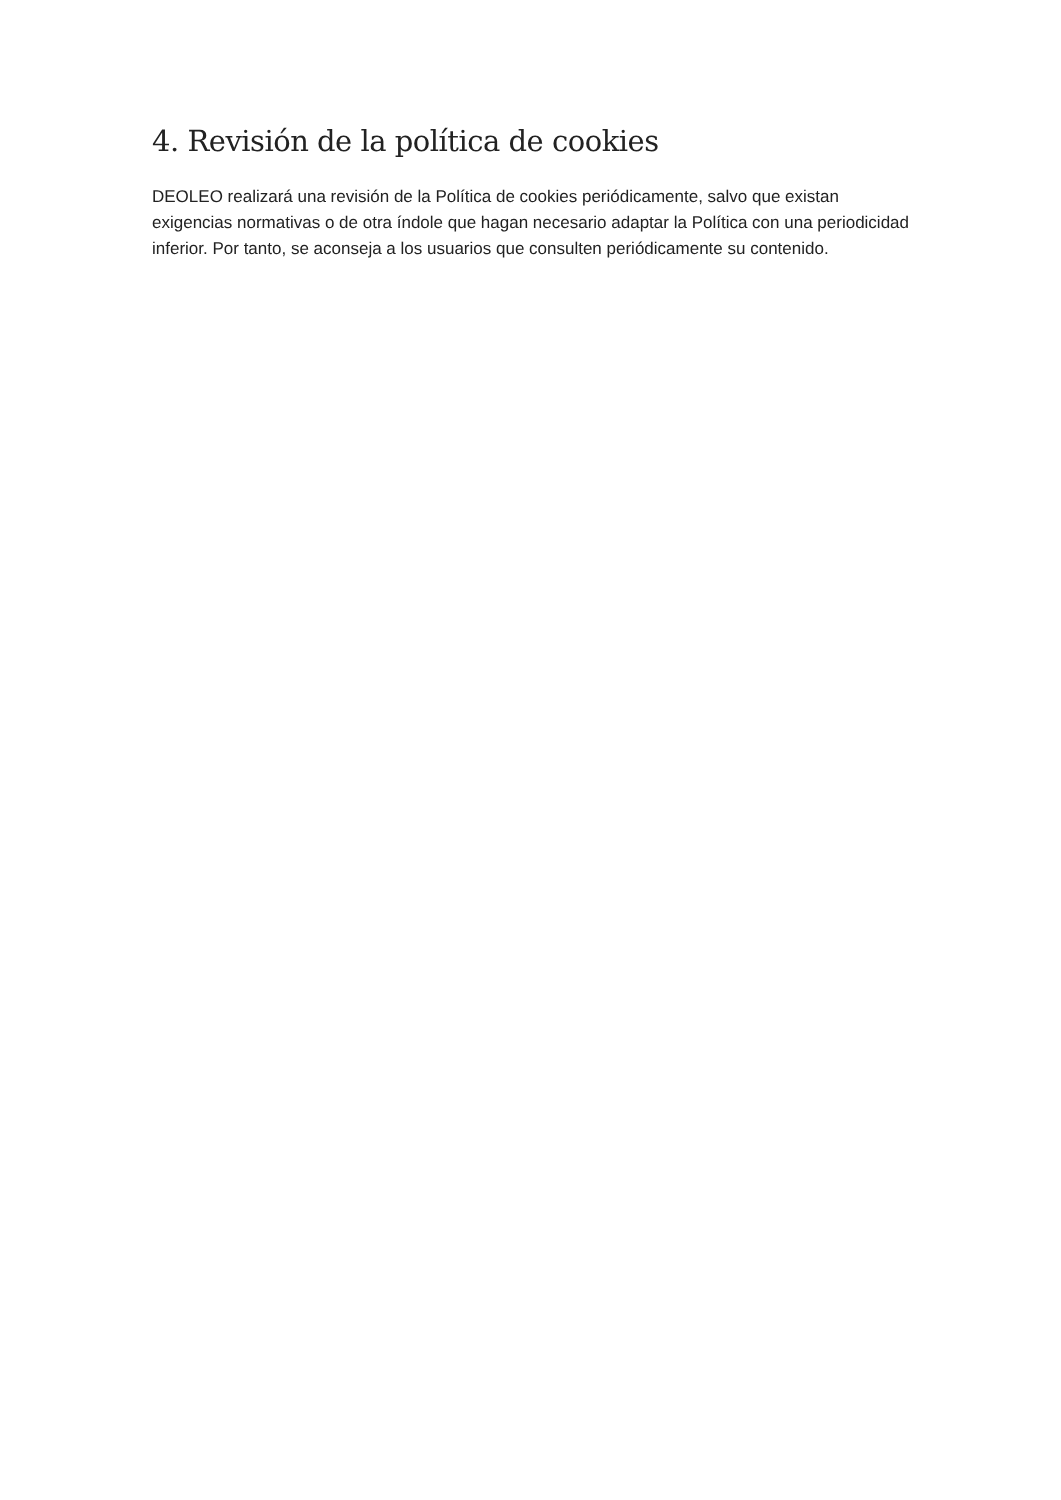4. Revisión de la política de cookies
DEOLEO realizará una revisión de la Política de cookies periódicamente, salvo que existan exigencias normativas o de otra índole que hagan necesario adaptar la Política con una periodicidad inferior. Por tanto, se aconseja a los usuarios que consulten periódicamente su contenido.